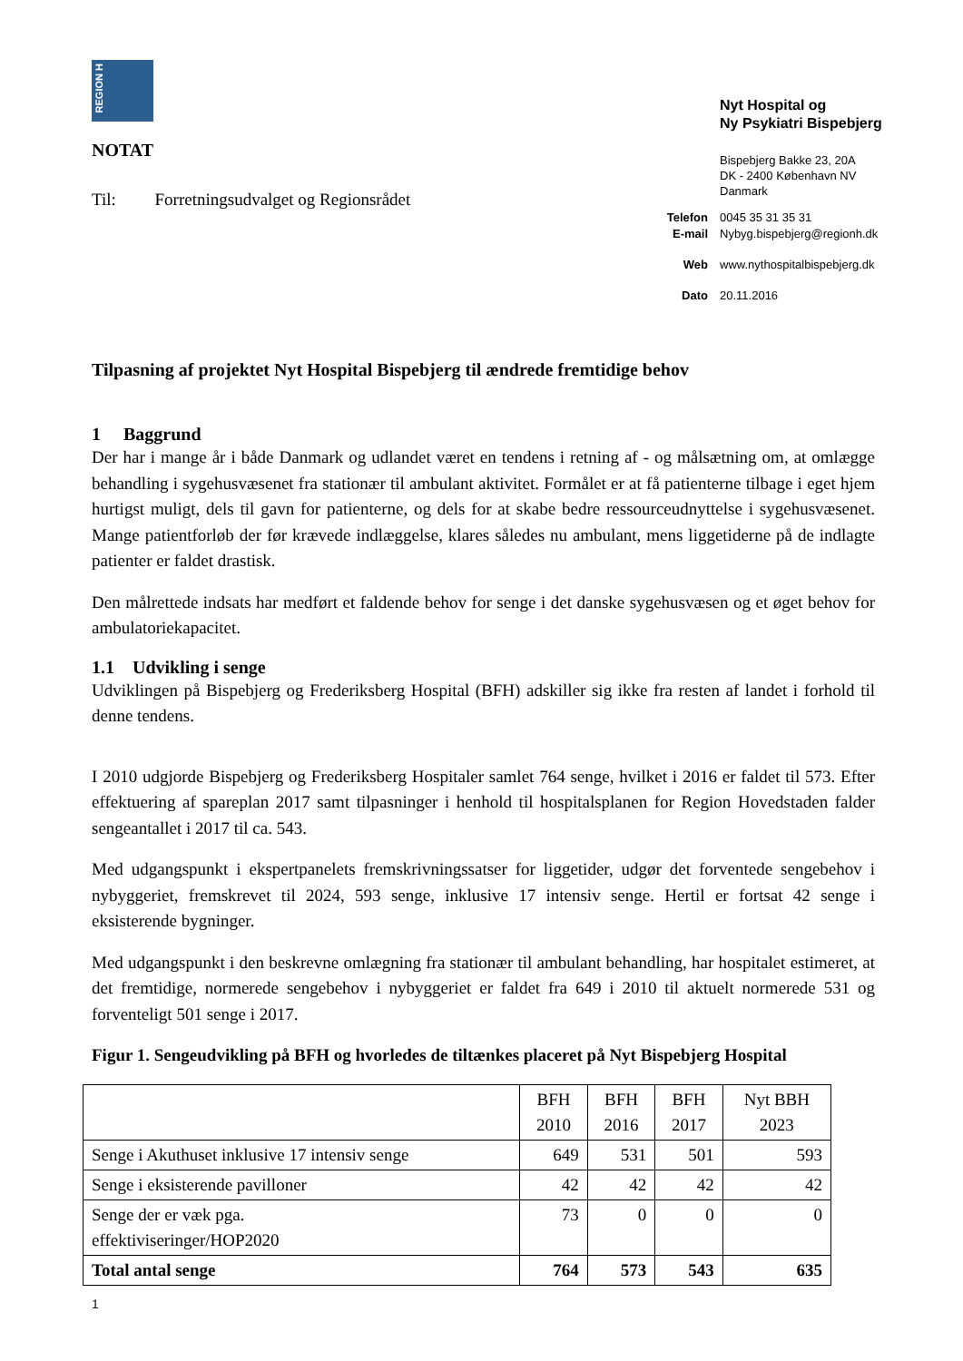Nyt Hospital og
Ny Psykiatri Bispebjerg
Bispebjerg Bakke 23, 20A
DK - 2400 København NV
Danmark
Telefon 0045 35 31 35 31
E-mail Nybyg.bispebjerg@regionh.dk
Web www.nythospitalbispebjerg.dk
Dato 20.11.2016
REGION H
NOTAT
Til: Forretningsudvalget og Regionsrådet
Tilpasning af projektet Nyt Hospital Bispebjerg til ændrede fremtidige behov
1 Baggrund
Der har i mange år i både Danmark og udlandet været en tendens i retning af - og målsætning om, at omlægge behandling i sygehusvæsenet fra stationær til ambulant aktivitet. Formålet er at få patienterne tilbage i eget hjem hurtigst muligt, dels til gavn for patienterne, og dels for at skabe bedre ressourceudnyttelse i sygehusvæsenet. Mange patientforløb der før krævede indlæggelse, klares således nu ambulant, mens liggetiderne på de indlagte patienter er faldet drastisk.
Den målrettede indsats har medført et faldende behov for senge i det danske sygehusvæsen og et øget behov for ambulatoriekapacitet.
1.1 Udvikling i senge
Udviklingen på Bispebjerg og Frederiksberg Hospital (BFH) adskiller sig ikke fra resten af landet i forhold til denne tendens.
I 2010 udgjorde Bispebjerg og Frederiksberg Hospitaler samlet 764 senge, hvilket i 2016 er faldet til 573. Efter effektuering af spareplan 2017 samt tilpasninger i henhold til hospitalsplanen for Region Hovedstaden falder sengeantallet i 2017 til ca. 543.
Med udgangspunkt i ekspertpanelets fremskrivningssatser for liggetider, udgør det forventede sengebehov i nybyggeriet, fremskrevet til 2024, 593 senge, inklusive 17 intensiv senge. Hertil er fortsat 42 senge i eksisterende bygninger.
Med udgangspunkt i den beskrevne omlægning fra stationær til ambulant behandling, har hospitalet estimeret, at det fremtidige, normerede sengebehov i nybyggeriet er faldet fra 649 i 2010 til aktuelt normerede 531 og forventeligt 501 senge i 2017.
Figur 1. Sengeudvikling på BFH og hvorledes de tiltænkes placeret på Nyt Bispebjerg Hospital
| | BFH 2010 | BFH 2016 | BFH 2017 | Nyt BBH 2023 |
| --- | --- | --- | --- | --- |
| Senge i Akuthuset inklusive 17 intensiv senge | 649 | 531 | 501 | 593 |
| Senge i eksisterende pavilloner | 42 | 42 | 42 | 42 |
| Senge der er væk pga. effektiviseringer/HOP2020 | 73 | 0 | 0 | 0 |
| Total antal senge | 764 | 573 | 543 | 635 |
1